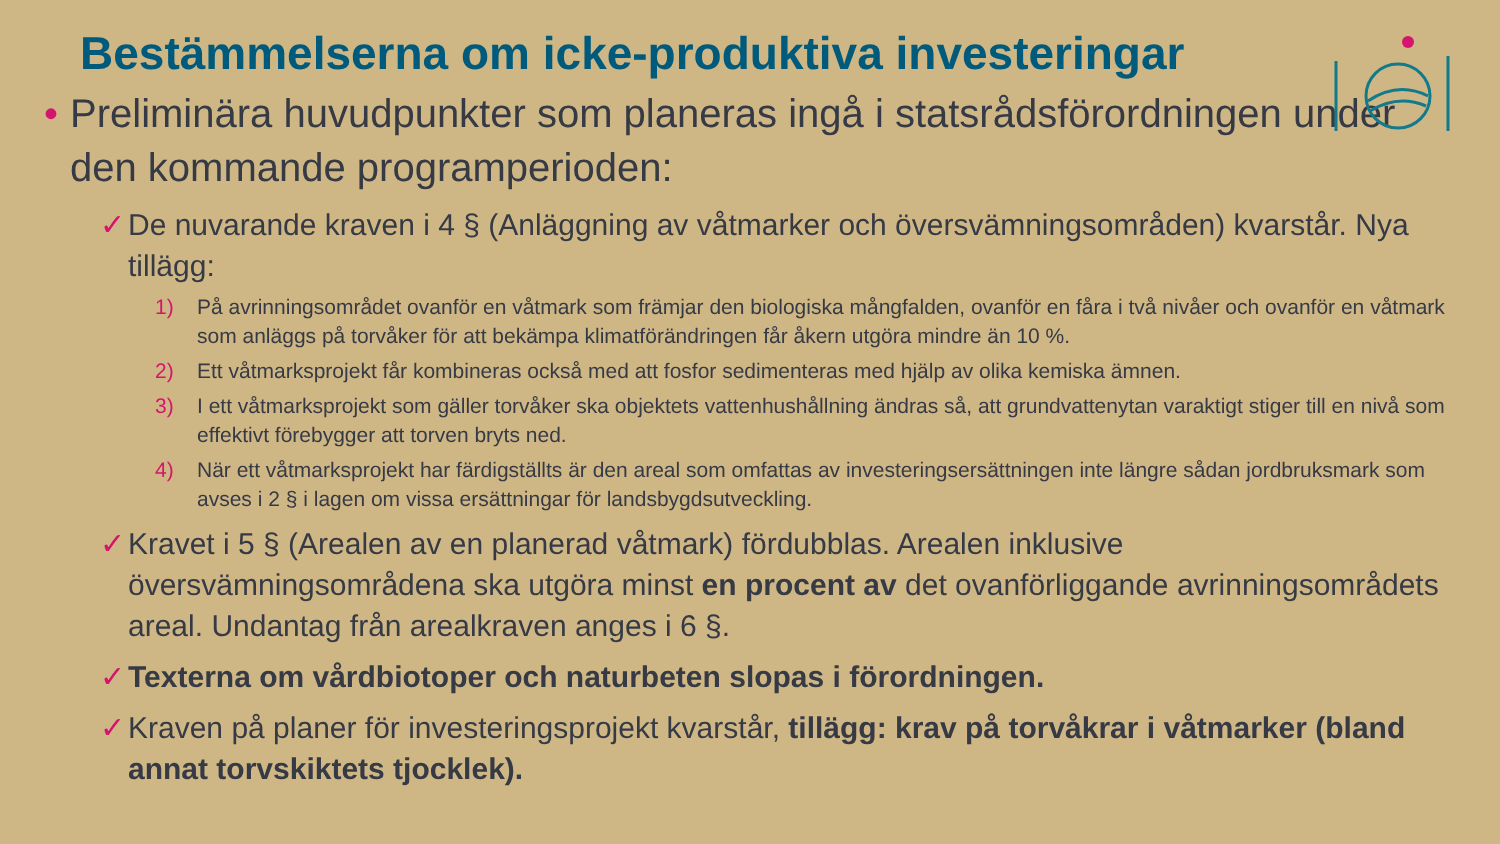Bestämmelserna om icke-produktiva investeringar
• Preliminära huvudpunkter som planeras ingå i statsrådsförordningen under den kommande programperioden:
✓ De nuvarande kraven i 4 § (Anläggning av våtmarker och översvämningsområden) kvarstår. Nya tillägg:
1) På avrinningsområdet ovanför en våtmark som främjar den biologiska mångfalden, ovanför en fåra i två nivåer och ovanför en våtmark som anläggs på torvåker för att bekämpa klimatförändringen får åkern utgöra mindre än 10 %.
2) Ett våtmarksprojekt får kombineras också med att fosfor sedimenteras med hjälp av olika kemiska ämnen.
3) I ett våtmarksprojekt som gäller torvåker ska objektets vattenhushållning ändras så, att grundvattenytan varaktigt stiger till en nivå som effektivt förebygger att torven bryts ned.
4) När ett våtmarksprojekt har färdigställts är den areal som omfattas av investeringsersättningen inte längre sådan jordbruksmark som avses i 2 § i lagen om vissa ersättningar för landsbygdsutveckling.
✓ Kravet i 5 § (Arealen av en planerad våtmark) fördubblas. Arealen inklusive översvämningsområdena ska utgöra minst en procent av det ovanförliggande avrinningsområdets areal. Undantag från arealkraven anges i 6 §.
✓ Texterna om vårdbiotoper och naturbeten slopas i förordningen.
✓ Kraven på planer för investeringsprojekt kvarstår, tillägg: krav på torvåkrar i våtmarker (bland annat torvskiktets tjocklek).